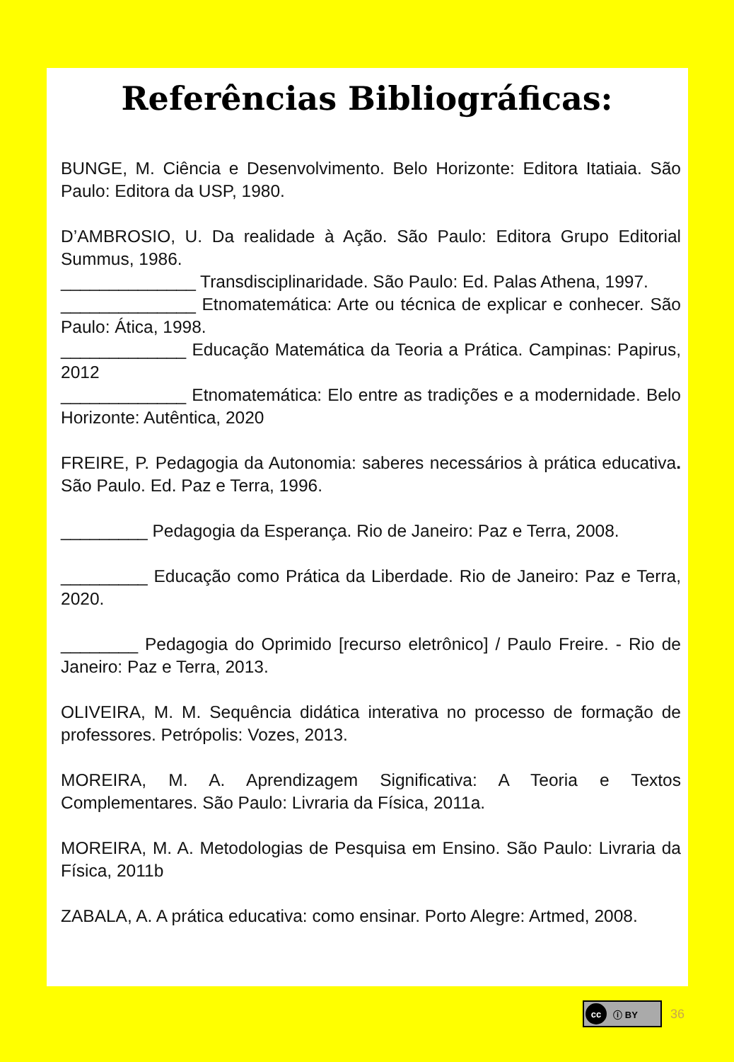Referências Bibliográficas:
BUNGE, M. Ciência e Desenvolvimento. Belo Horizonte: Editora Itatiaia. São Paulo: Editora da USP, 1980.
D’AMBROSIO, U. Da realidade à Ação. São Paulo: Editora Grupo Editorial Summus, 1986.
______________ Transdisciplinaridade. São Paulo: Ed. Palas Athena, 1997.
______________ Etnomatemática: Arte ou técnica de explicar e conhecer. São Paulo: Ática, 1998.
_____________ Educação Matemática da Teoria a Prática. Campinas: Papirus, 2012
_____________ Etnomatemática: Elo entre as tradições e a modernidade. Belo Horizonte: Autêntica, 2020
FREIRE, P. Pedagogia da Autonomia: saberes necessários à prática educativa. São Paulo. Ed. Paz e Terra, 1996.
_________ Pedagogia da Esperança. Rio de Janeiro: Paz e Terra, 2008.
_________ Educação como Prática da Liberdade. Rio de Janeiro: Paz e Terra, 2020.
________ Pedagogia do Oprimido [recurso eletrônico] / Paulo Freire. - Rio de Janeiro: Paz e Terra, 2013.
OLIVEIRA, M. M. Sequência didática interativa no processo de formação de professores. Petrópolis: Vozes, 2013.
MOREIRA, M. A. Aprendizagem Significativa: A Teoria e Textos Complementares. São Paulo: Livraria da Física, 2011a.
MOREIRA, M. A. Metodologias de Pesquisa em Ensino. São Paulo: Livraria da Física, 2011b
ZABALA, A. A prática educativa: como ensinar. Porto Alegre: Artmed, 2008.
cc ⓘ BY
36